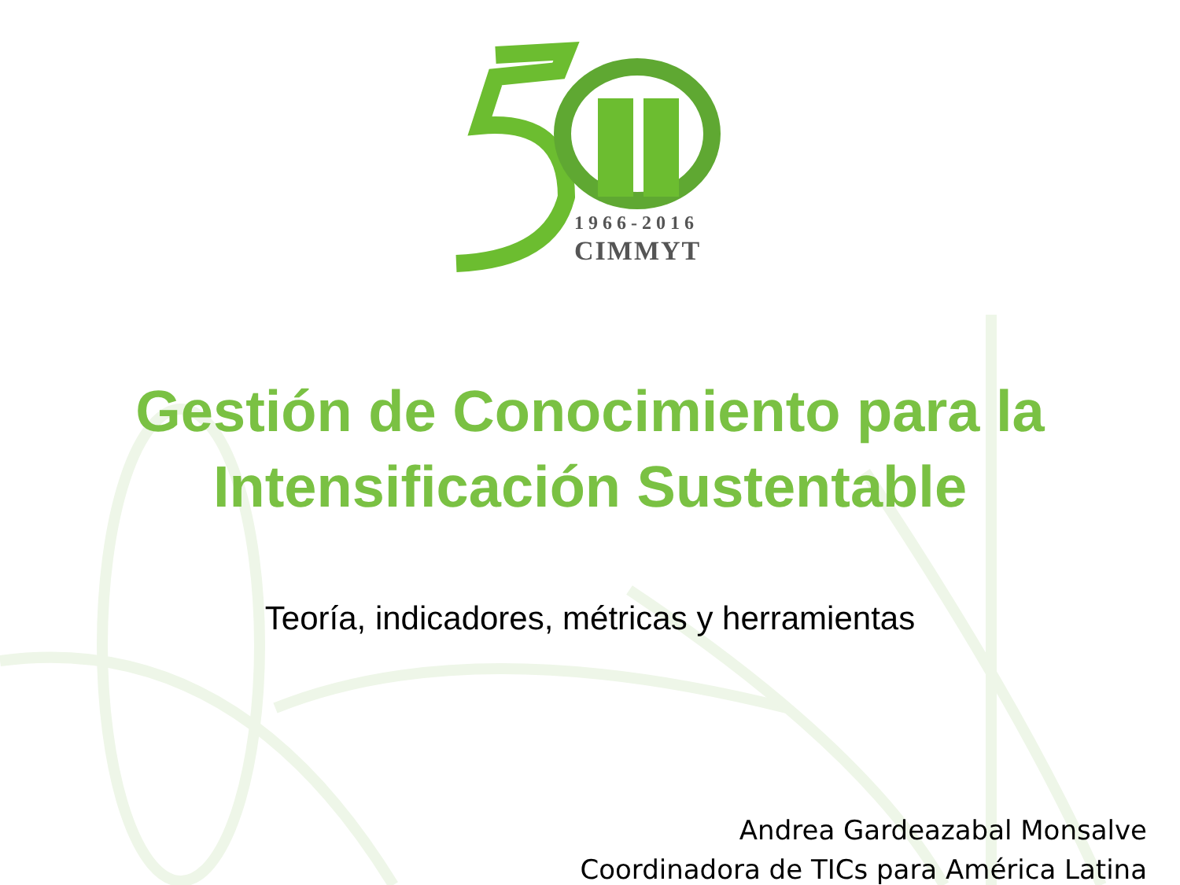1966-2016
CIMMYT
Gestión de Conocimiento para la
Intensificación Sustentable
Teoría, indicadores, métricas y herramientas
Andrea Gardeazabal Monsalve
Coordinadora de TICs para América Latina